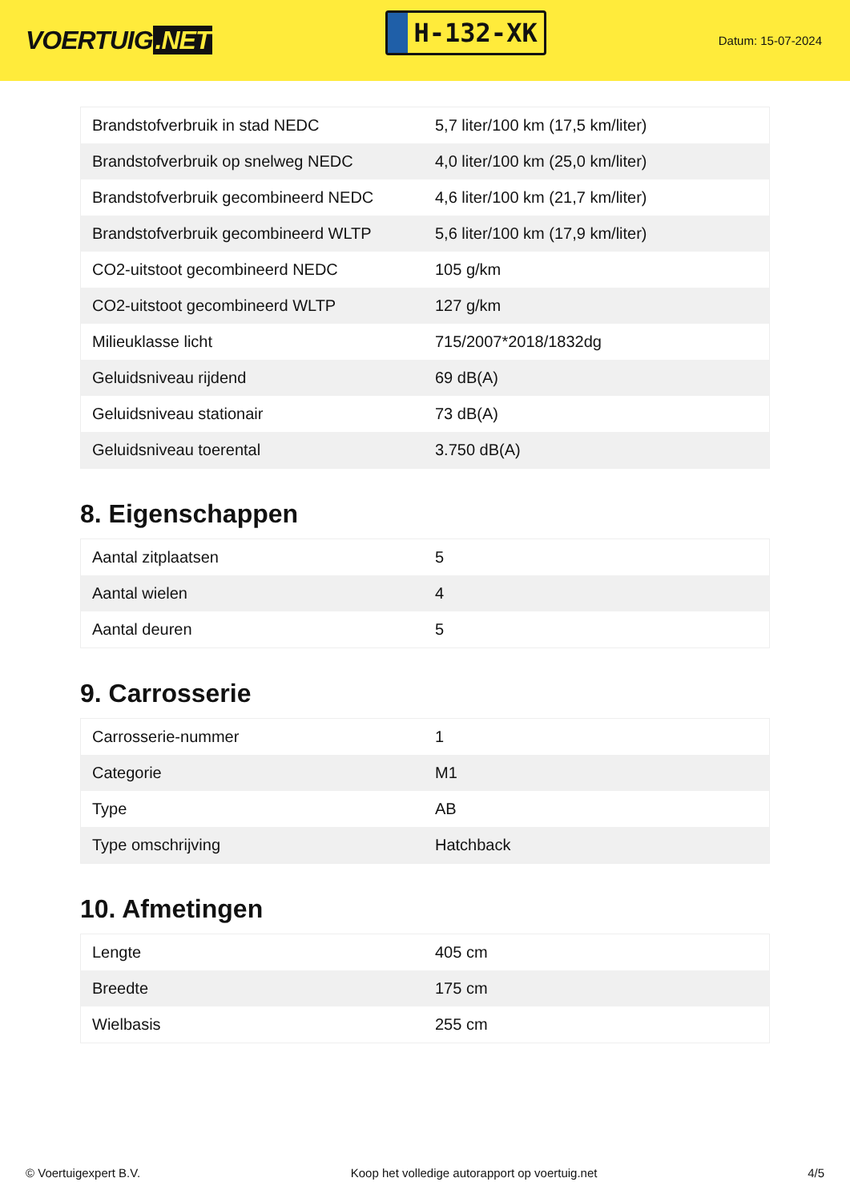VOERTUIG.NET
H-132-XK
Datum: 15-07-2024
| Brandstofverbruik in stad NEDC | 5,7 liter/100 km (17,5 km/liter) |
| Brandstofverbruik op snelweg NEDC | 4,0 liter/100 km (25,0 km/liter) |
| Brandstofverbruik gecombineerd NEDC | 4,6 liter/100 km (21,7 km/liter) |
| Brandstofverbruik gecombineerd WLTP | 5,6 liter/100 km (17,9 km/liter) |
| CO2-uitstoot gecombineerd NEDC | 105 g/km |
| CO2-uitstoot gecombineerd WLTP | 127 g/km |
| Milieuklasse licht | 715/2007*2018/1832dg |
| Geluidsniveau rijdend | 69 dB(A) |
| Geluidsniveau stationair | 73 dB(A) |
| Geluidsniveau toerental | 3.750 dB(A) |
8. Eigenschappen
| Aantal zitplaatsen | 5 |
| Aantal wielen | 4 |
| Aantal deuren | 5 |
9. Carrosserie
| Carrosserie-nummer | 1 |
| Categorie | M1 |
| Type | AB |
| Type omschrijving | Hatchback |
10. Afmetingen
| Lengte | 405 cm |
| Breedte | 175 cm |
| Wielbasis | 255 cm |
© Voertuigexpert B.V. Koop het volledige autorapport op voertuig.net 4/5